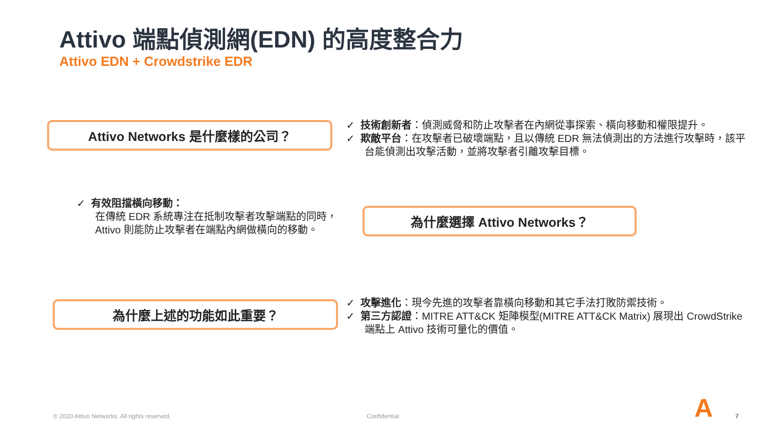Attivo 端點偵測網(EDN) 的高度整合力
Attivo EDN + Crowdstrike EDR
Attivo Networks 是什麼樣的公司？
✓ 技術創新者：偵測威脅和防止攻擊者在內網從事探索、橫向移動和權限提升。
✓ 欺敵平台：在攻擊者已破壞端點，且以傳統 EDR 無法偵測出的方法進行攻擊時，該平台能偵測出攻擊活動，並將攻擊者引離攻擊目標。
✓ 有效阻擋橫向移動：
在傳統 EDR 系統專注在抵制攻擊者攻擊端點的同時，Attivo 則能防止攻擊者在端點內網做橫向的移動。
為什麼選擇 Attivo Networks？
為什麼上述的功能如此重要？
✓ 攻擊進化：現今先進的攻擊者靠橫向移動和其它手法打敗防禦技術。
✓ 第三方認證：MITRE ATT&CK 矩陣模型(MITRE ATT&CK Matrix) 展現出 CrowdStrike 端點上 Attivo 技術可量化的價值。
© 2020 Attivo Networks. All rights reserved.
Confidential A 7